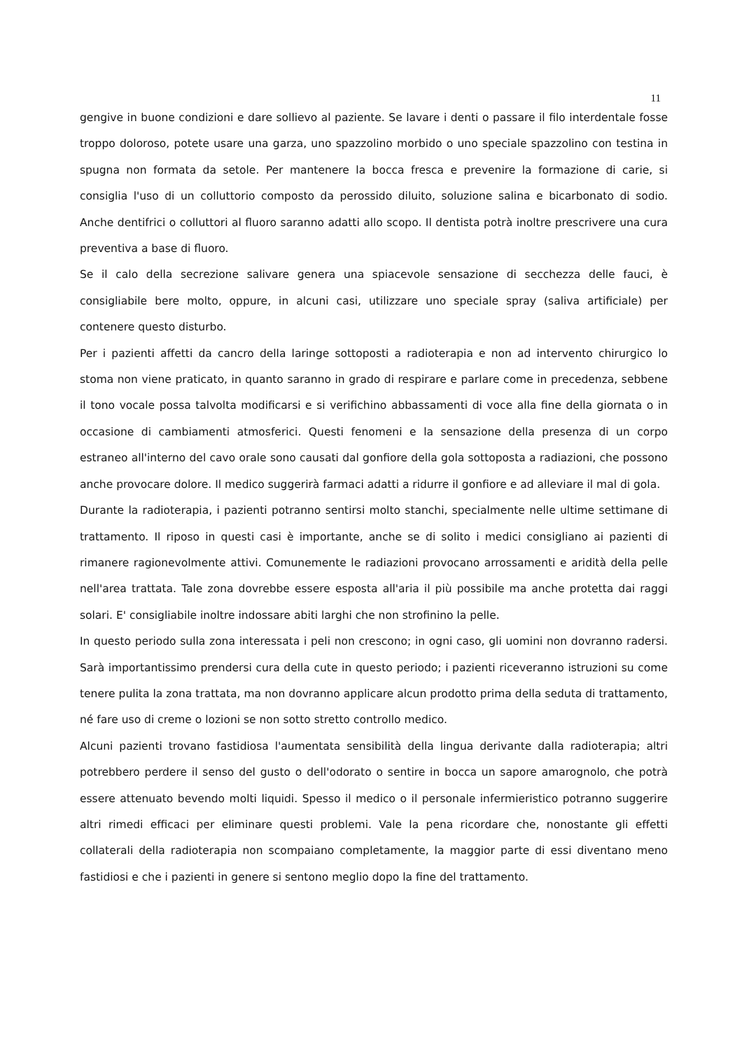11
gengive in buone condizioni e dare sollievo al paziente. Se lavare i denti o passare il filo interdentale fosse troppo doloroso, potete usare una garza, uno spazzolino morbido o uno speciale spazzolino con testina in spugna non formata da setole. Per mantenere la bocca fresca e prevenire la formazione di carie, si consiglia l'uso di un colluttorio composto da perossido diluito, soluzione salina e bicarbonato di sodio. Anche dentifrici o colluttori al fluoro saranno adatti allo scopo. Il dentista potrà inoltre prescrivere una cura preventiva a base di fluoro.
Se il calo della secrezione salivare genera una spiacevole sensazione di secchezza delle fauci, è consigliabile bere molto, oppure, in alcuni casi, utilizzare uno speciale spray (saliva artificiale) per contenere questo disturbo.
Per i pazienti affetti da cancro della laringe sottoposti a radioterapia e non ad intervento chirurgico lo stoma non viene praticato, in quanto saranno in grado di respirare e parlare come in precedenza, sebbene il tono vocale possa talvolta modificarsi e si verifichino abbassamenti di voce alla fine della giornata o in occasione di cambiamenti atmosferici. Questi fenomeni e la sensazione della presenza di un corpo estraneo all'interno del cavo orale sono causati dal gonfiore della gola sottoposta a radiazioni, che possono anche provocare dolore. Il medico suggerirà farmaci adatti a ridurre il gonfiore e ad alleviare il mal di gola.
Durante la radioterapia, i pazienti potranno sentirsi molto stanchi, specialmente nelle ultime settimane di trattamento. Il riposo in questi casi è importante, anche se di solito i medici consigliano ai pazienti di rimanere ragionevolmente attivi. Comunemente le radiazioni provocano arrossamenti e aridità della pelle nell'area trattata. Tale zona dovrebbe essere esposta all'aria il più possibile ma anche protetta dai raggi solari. E' consigliabile inoltre indossare abiti larghi che non strofinino la pelle.
In questo periodo sulla zona interessata i peli non crescono; in ogni caso, gli uomini non dovranno radersi. Sarà importantissimo prendersi cura della cute in questo periodo; i pazienti riceveranno istruzioni su come tenere pulita la zona trattata, ma non dovranno applicare alcun prodotto prima della seduta di trattamento, né fare uso di creme o lozioni se non sotto stretto controllo medico.
Alcuni pazienti trovano fastidiosa l'aumentata sensibilità della lingua derivante dalla radioterapia; altri potrebbero perdere il senso del gusto o dell'odorato o sentire in bocca un sapore amarognolo, che potrà essere attenuato bevendo molti liquidi. Spesso il medico o il personale infermieristico potranno suggerire altri rimedi efficaci per eliminare questi problemi. Vale la pena ricordare che, nonostante gli effetti collaterali della radioterapia non scompaiano completamente, la maggior parte di essi diventano meno fastidiosi e che i pazienti in genere si sentono meglio dopo la fine del trattamento.